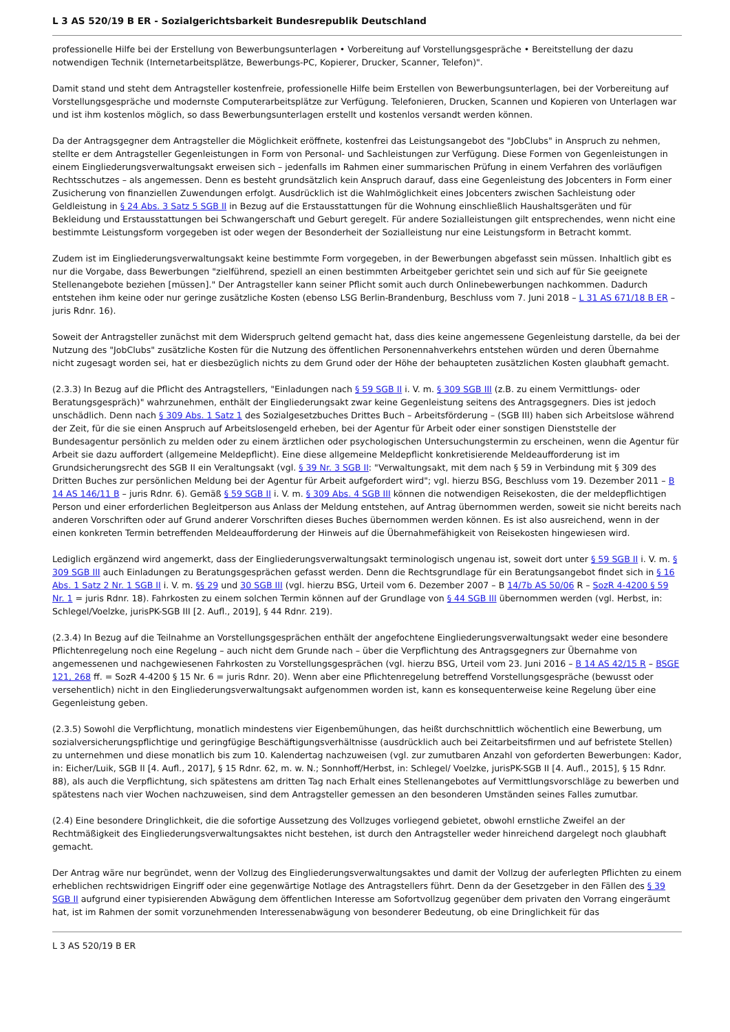L 3 AS 520/19 B ER - Sozialgerichtsbarkeit Bundesrepublik Deutschland
professionelle Hilfe bei der Erstellung von Bewerbungsunterlagen • Vorbereitung auf Vorstellungsgespräche • Bereitstellung der dazu notwendigen Technik (Internetarbeitsplätze, Bewerbungs-PC, Kopierer, Drucker, Scanner, Telefon)".
Damit stand und steht dem Antragsteller kostenfreie, professionelle Hilfe beim Erstellen von Bewerbungsunterlagen, bei der Vorbereitung auf Vorstellungsgespräche und modernste Computerarbeitsplätze zur Verfügung. Telefonieren, Drucken, Scannen und Kopieren von Unterlagen war und ist ihm kostenlos möglich, so dass Bewerbungsunterlagen erstellt und kostenlos versandt werden können.
Da der Antragsgegner dem Antragsteller die Möglichkeit eröffnete, kostenfrei das Leistungsangebot des "JobClubs" in Anspruch zu nehmen, stellte er dem Antragsteller Gegenleistungen in Form von Personal- und Sachleistungen zur Verfügung. Diese Formen von Gegenleistungen in einem Eingliederungsverwaltungsakt erweisen sich – jedenfalls im Rahmen einer summarischen Prüfung in einem Verfahren des vorläufigen Rechtsschutzes – als angemessen. Denn es besteht grundsätzlich kein Anspruch darauf, dass eine Gegenleistung des Jobcenters in Form einer Zusicherung von finanziellen Zuwendungen erfolgt. Ausdrücklich ist die Wahlmöglichkeit eines Jobcenters zwischen Sachleistung oder Geldleistung in § 24 Abs. 3 Satz 5 SGB II in Bezug auf die Erstausstattungen für die Wohnung einschließlich Haushaltsgeräten und für Bekleidung und Erstausstattungen bei Schwangerschaft und Geburt geregelt. Für andere Sozialleistungen gilt entsprechendes, wenn nicht eine bestimmte Leistungsform vorgegeben ist oder wegen der Besonderheit der Sozialleistung nur eine Leistungsform in Betracht kommt.
Zudem ist im Eingliederungsverwaltungsakt keine bestimmte Form vorgegeben, in der Bewerbungen abgefasst sein müssen. Inhaltlich gibt es nur die Vorgabe, dass Bewerbungen "zielführend, speziell an einen bestimmten Arbeitgeber gerichtet sein und sich auf für Sie geeignete Stellenangebote beziehen [müssen]." Der Antragsteller kann seiner Pflicht somit auch durch Onlinebewerbungen nachkommen. Dadurch entstehen ihm keine oder nur geringe zusätzliche Kosten (ebenso LSG Berlin-Brandenburg, Beschluss vom 7. Juni 2018 – L 31 AS 671/18 B ER – juris Rdnr. 16).
Soweit der Antragsteller zunächst mit dem Widerspruch geltend gemacht hat, dass dies keine angemessene Gegenleistung darstelle, da bei der Nutzung des "JobClubs" zusätzliche Kosten für die Nutzung des öffentlichen Personennahverkehrs entstehen würden und deren Übernahme nicht zugesagt worden sei, hat er diesbezüglich nichts zu dem Grund oder der Höhe der behaupteten zusätzlichen Kosten glaubhaft gemacht.
(2.3.3) In Bezug auf die Pflicht des Antragstellers, "Einladungen nach § 59 SGB II i. V. m. § 309 SGB III (z.B. zu einem Vermittlungs- oder Beratungsgespräch)" wahrzunehmen, enthält der Eingliederungsakt zwar keine Gegenleistung seitens des Antragsgegners. Dies ist jedoch unschädlich. Denn nach § 309 Abs. 1 Satz 1 des Sozialgesetzbuches Drittes Buch – Arbeitsförderung – (SGB III) haben sich Arbeitslose während der Zeit, für die sie einen Anspruch auf Arbeitslosengeld erheben, bei der Agentur für Arbeit oder einer sonstigen Dienststelle der Bundesagentur persönlich zu melden oder zu einem ärztlichen oder psychologischen Untersuchungstermin zu erscheinen, wenn die Agentur für Arbeit sie dazu auffordert (allgemeine Meldepflicht). Eine diese allgemeine Meldepflicht konkretisierende Meldeaufforderung ist im Grundsicherungsrecht des SGB II ein Veraltungsakt (vgl. § 39 Nr. 3 SGB II: "Verwaltungsakt, mit dem nach § 59 in Verbindung mit § 309 des Dritten Buches zur persönlichen Meldung bei der Agentur für Arbeit aufgefordert wird"; vgl. hierzu BSG, Beschluss vom 19. Dezember 2011 – B 14 AS 146/11 B – juris Rdnr. 6). Gemäß § 59 SGB II i. V. m. § 309 Abs. 4 SGB III können die notwendigen Reisekosten, die der meldepflichtigen Person und einer erforderlichen Begleitperson aus Anlass der Meldung entstehen, auf Antrag übernommen werden, soweit sie nicht bereits nach anderen Vorschriften oder auf Grund anderer Vorschriften dieses Buches übernommen werden können. Es ist also ausreichend, wenn in der einen konkreten Termin betreffenden Meldeaufforderung der Hinweis auf die Übernahmefähigkeit von Reisekosten hingewiesen wird.
Lediglich ergänzend wird angemerkt, dass der Eingliederungsverwaltungsakt terminologisch ungenau ist, soweit dort unter § 59 SGB II i. V. m. § 309 SGB III auch Einladungen zu Beratungsgesprächen gefasst werden. Denn die Rechtsgrundlage für ein Beratungsangebot findet sich in § 16 Abs. 1 Satz 2 Nr. 1 SGB II i. V. m. §§ 29 und 30 SGB III (vgl. hierzu BSG, Urteil vom 6. Dezember 2007 – B 14/7b AS 50/06 R – SozR 4-4200 § 59 Nr. 1 = juris Rdnr. 18). Fahrkosten zu einem solchen Termin können auf der Grundlage von § 44 SGB III übernommen werden (vgl. Herbst, in: Schlegel/Voelzke, jurisPK-SGB III [2. Aufl., 2019], § 44 Rdnr. 219).
(2.3.4) In Bezug auf die Teilnahme an Vorstellungsgesprächen enthält der angefochtene Eingliederungsverwaltungsakt weder eine besondere Pflichtenregelung noch eine Regelung – auch nicht dem Grunde nach – über die Verpflichtung des Antragsgegners zur Übernahme von angemessenen und nachgewiesenen Fahrkosten zu Vorstellungsgesprächen (vgl. hierzu BSG, Urteil vom 23. Juni 2016 – B 14 AS 42/15 R – BSGE 121, 268 ff. = SozR 4-4200 § 15 Nr. 6 = juris Rdnr. 20). Wenn aber eine Pflichtenregelung betreffend Vorstellungsgespräche (bewusst oder versehentlich) nicht in den Eingliederungsverwaltungsakt aufgenommen worden ist, kann es konsequenterweise keine Regelung über eine Gegenleistung geben.
(2.3.5) Sowohl die Verpflichtung, monatlich mindestens vier Eigenbemühungen, das heißt durchschnittlich wöchentlich eine Bewerbung, um sozialversicherungspflichtige und geringfügige Beschäftigungsverhältnisse (ausdrücklich auch bei Zeitarbeitsfirmen und auf befristete Stellen) zu unternehmen und diese monatlich bis zum 10. Kalendertag nachzuweisen (vgl. zur zumutbaren Anzahl von geforderten Bewerbungen: Kador, in: Eicher/Luik, SGB II [4. Aufl., 2017], § 15 Rdnr. 62, m. w. N.; Sonnhoff/Herbst, in: Schlegel/ Voelzke, jurisPK-SGB II [4. Aufl., 2015], § 15 Rdnr. 88), als auch die Verpflichtung, sich spätestens am dritten Tag nach Erhalt eines Stellenangebotes auf Vermittlungsvorschläge zu bewerben und spätestens nach vier Wochen nachzuweisen, sind dem Antragsteller gemessen an den besonderen Umständen seines Falles zumutbar.
(2.4) Eine besondere Dringlichkeit, die die sofortige Aussetzung des Vollzuges vorliegend gebietet, obwohl ernstliche Zweifel an der Rechtmäßigkeit des Eingliederungsverwaltungsaktes nicht bestehen, ist durch den Antragsteller weder hinreichend dargelegt noch glaubhaft gemacht.
Der Antrag wäre nur begründet, wenn der Vollzug des Eingliederungsverwaltungsaktes und damit der Vollzug der auferlegten Pflichten zu einem erheblichen rechtswidrigen Eingriff oder eine gegenwärtige Notlage des Antragstellers führt. Denn da der Gesetzgeber in den Fällen des § 39 SGB II aufgrund einer typisierenden Abwägung dem öffentlichen Interesse am Sofortvollzug gegenüber dem privaten den Vorrang eingeräumt hat, ist im Rahmen der somit vorzunehmenden Interessenabwägung von besonderer Bedeutung, ob eine Dringlichkeit für das
L 3 AS 520/19 B ER